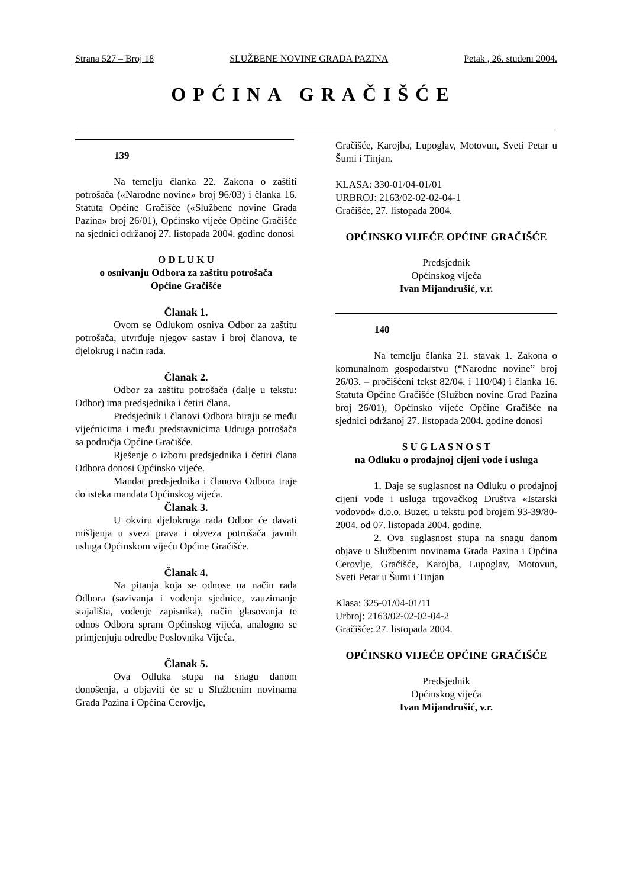Strana 527 – Broj 18 SLUŽBENE NOVINE GRADA PAZINA Petak , 26. studeni 2004.
OPĆINA GRAČIŠĆE
139
Na temelju članka 22. Zakona o zaštiti potrošača («Narodne novine» broj 96/03) i članka 16. Statuta Općine Gračišće («Službene novine Grada Pazina» broj 26/01), Općinsko vijeće Općine Gračišće na sjednici održanoj 27. listopada 2004. godine donosi
O D L U K U
o osnivanju Odbora za zaštitu potrošača
Općine Gračišće
Članak 1.
Ovom se Odlukom osniva Odbor za zaštitu potrošača, utvrđuje njegov sastav i broj članova, te djelokrug i način rada.
Članak 2.
Odbor za zaštitu potrošača (dalje u tekstu: Odbor) ima predsjednika i četiri člana.
Predsjednik i članovi Odbora biraju se među vijećnicima i među predstavnicima Udruga potrošača sa područja Općine Gračišće.
Rješenje o izboru predsjednika i četiri člana Odbora donosi Općinsko vijeće.
Mandat predsjednika i članova Odbora traje do isteka mandata Općinskog vijeća.
Članak 3.
U okviru djelokruga rada Odbor će davati mišljenja u svezi prava i obveza potrošača javnih usluga Općinskom vijeću Općine Gračišće.
Članak 4.
Na pitanja koja se odnose na način rada Odbora (sazivanja i vođenja sjednice, zauzimanje stajališta, vođenje zapisnika), način glasovanja te odnos Odbora spram Općinskog vijeća, analogno se primjenjuju odredbe Poslovnika Vijeća.
Članak 5.
Ova Odluka stupa na snagu danom donošenja, a objaviti će se u Službenim novinama Grada Pazina i Općina Cerovlje,
Gračišće, Karojba, Lupoglav, Motovun, Sveti Petar u Šumi i Tinjan.
KLASA: 330-01/04-01/01
URBROJ: 2163/02-02-02-04-1
Gračišće, 27. listopada 2004.
OPĆINSKO VIJEĆE OPĆINE GRAČIŠĆE
Predsjednik
Općinskog vijeća
Ivan Mijandrušić, v.r.
140
Na temelju članka 21. stavak 1. Zakona o komunalnom gospodarstvu (“Narodne novine” broj 26/03. – pročišćeni tekst 82/04. i 110/04) i članka 16. Statuta Općine Gračišće (Služben novine Grad Pazina broj 26/01), Općinsko vijeće Općine Gračišće na sjednici održanoj 27. listopada 2004. godine donosi
S U G L A S N O S T
na Odluku o prodajnoj cijeni vode i usluga
1. Daje se suglasnost na Odluku o prodajnoj cijeni vode i usluga trgovačkog Društva «Istarski vodovod» d.o.o. Buzet, u tekstu pod brojem 93-39/80-2004. od 07. listopada 2004. godine.
2. Ova suglasnost stupa na snagu danom objave u Službenim novinama Grada Pazina i Općina Cerovlje, Gračišće, Karojba, Lupoglav, Motovun, Sveti Petar u Šumi i Tinjan
Klasa: 325-01/04-01/11
Urbroj: 2163/02-02-02-04-2
Gračišće: 27. listopada 2004.
OPĆINSKO VIJEĆE OPĆINE GRAČIŠĆE
Predsjednik
Općinskog vijeća
Ivan Mijandrušić, v.r.